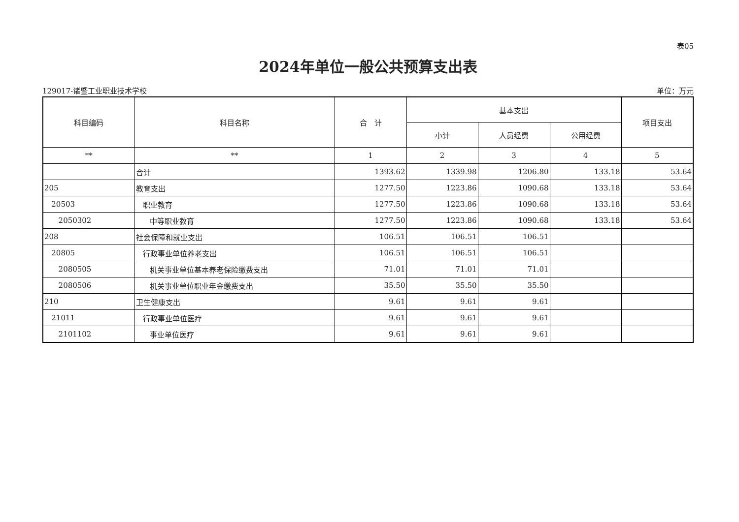表05
2024年单位一般公共预算支出表
129017-诸暨工业职业技术学校 单位：万元
| 科目编码 | 科目名称 | 合 计 | 基本支出 | | | 项目支出 |
| --- | --- | --- | --- | --- | --- | --- |
| | | | 小计 | 人员经费 | 公用经费 | |
| ** | ** | 1 | 2 | 3 | 4 | 5 |
| | 合计 | 1393.62 | 1339.98 | 1206.80 | 133.18 | 53.64 |
| 205 | 教育支出 | 1277.50 | 1223.86 | 1090.68 | 133.18 | 53.64 |
| 20503 | 职业教育 | 1277.50 | 1223.86 | 1090.68 | 133.18 | 53.64 |
| 2050302 | 中等职业教育 | 1277.50 | 1223.86 | 1090.68 | 133.18 | 53.64 |
| 208 | 社会保障和就业支出 | 106.51 | 106.51 | 106.51 | | |
| 20805 | 行政事业单位养老支出 | 106.51 | 106.51 | 106.51 | | |
| 2080505 | 机关事业单位基本养老保险缴费支出 | 71.01 | 71.01 | 71.01 | | |
| 2080506 | 机关事业单位职业年金缴费支出 | 35.50 | 35.50 | 35.50 | | |
| 210 | 卫生健康支出 | 9.61 | 9.61 | 9.61 | | |
| 21011 | 行政事业单位医疗 | 9.61 | 9.61 | 9.61 | | |
| 2101102 | 事业单位医疗 | 9.61 | 9.61 | 9.61 | | |